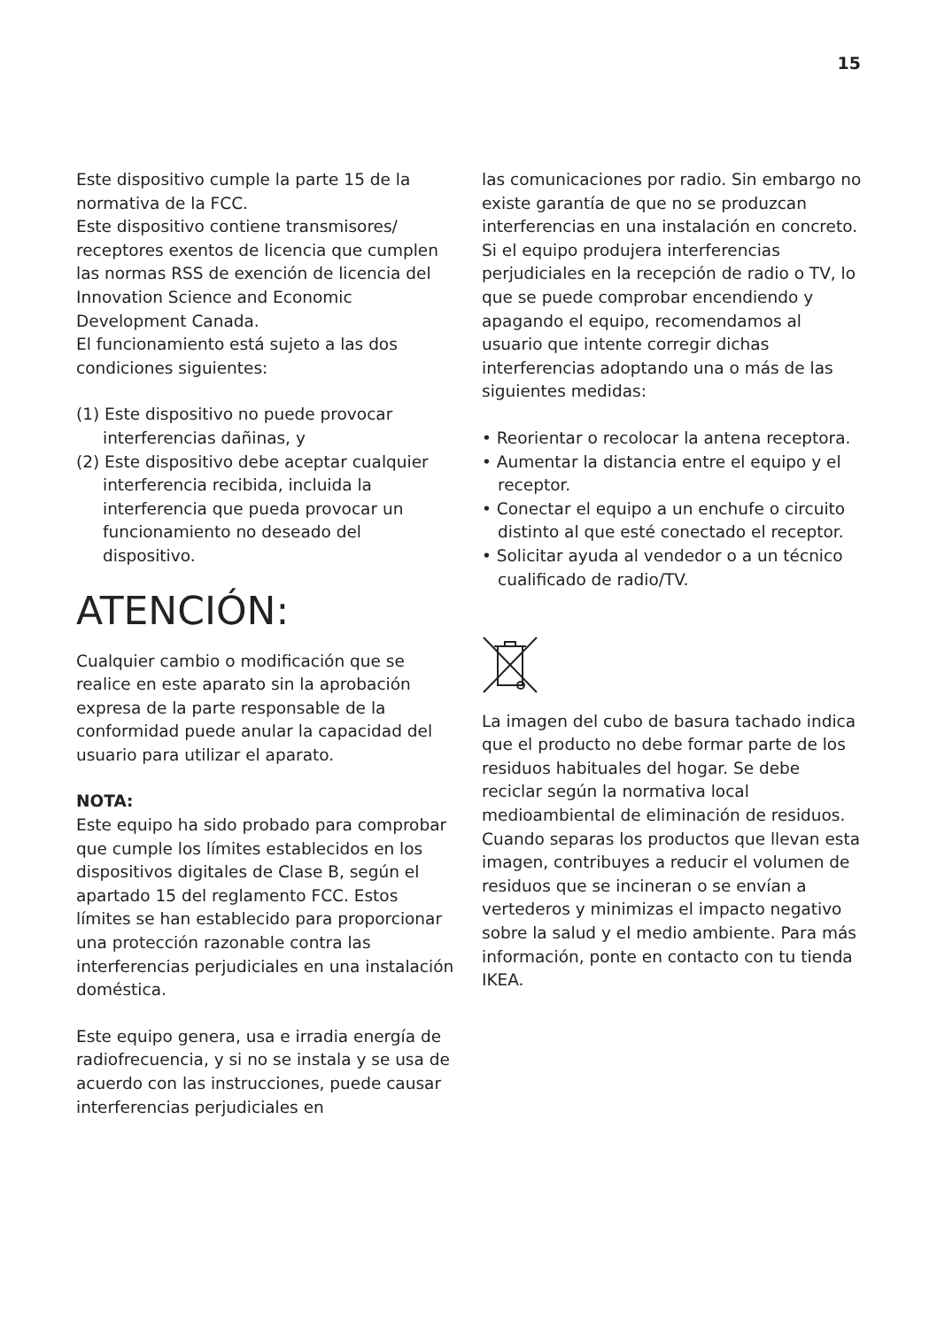15
Este dispositivo cumple la parte 15 de la normativa de la FCC.
Este dispositivo contiene transmisores/ receptores exentos de licencia que cumplen las normas RSS de exención de licencia del Innovation Science and Economic Development Canada.
El funcionamiento está sujeto a las dos condiciones siguientes:
(1) Este dispositivo no puede provocar interferencias dañinas, y
(2) Este dispositivo debe aceptar cualquier interferencia recibida, incluida la interferencia que pueda provocar un funcionamiento no deseado del dispositivo.
ATENCIÓN:
Cualquier cambio o modificación que se realice en este aparato sin la aprobación expresa de la parte responsable de la conformidad puede anular la capacidad del usuario para utilizar el aparato.
NOTA:
Este equipo ha sido probado para comprobar que cumple los límites establecidos en los dispositivos digitales de Clase B, según el apartado 15 del reglamento FCC. Estos límites se han establecido para proporcionar una protección razonable contra las interferencias perjudiciales en una instalación doméstica.
Este equipo genera, usa e irradia energía de radiofrecuencia, y si no se instala y se usa de acuerdo con las instrucciones, puede causar interferencias perjudiciales en
las comunicaciones por radio. Sin embargo no existe garantía de que no se produzcan interferencias en una instalación en concreto. Si el equipo produjera interferencias perjudiciales en la recepción de radio o TV, lo que se puede comprobar encendiendo y apagando el equipo, recomendamos al usuario que intente corregir dichas interferencias adoptando una o más de las siguientes medidas:
• Reorientar o recolocar la antena receptora.
• Aumentar la distancia entre el equipo y el receptor.
• Conectar el equipo a un enchufe o circuito distinto al que esté conectado el receptor.
• Solicitar ayuda al vendedor o a un técnico cualificado de radio/TV.
La imagen del cubo de basura tachado indica que el producto no debe formar parte de los residuos habituales del hogar. Se debe reciclar según la normativa local medioambiental de eliminación de residuos. Cuando separas los productos que llevan esta imagen, contribuyes a reducir el volumen de residuos que se incineran o se envían a vertederos y minimizas el impacto negativo sobre la salud y el medio ambiente. Para más información, ponte en contacto con tu tienda IKEA.